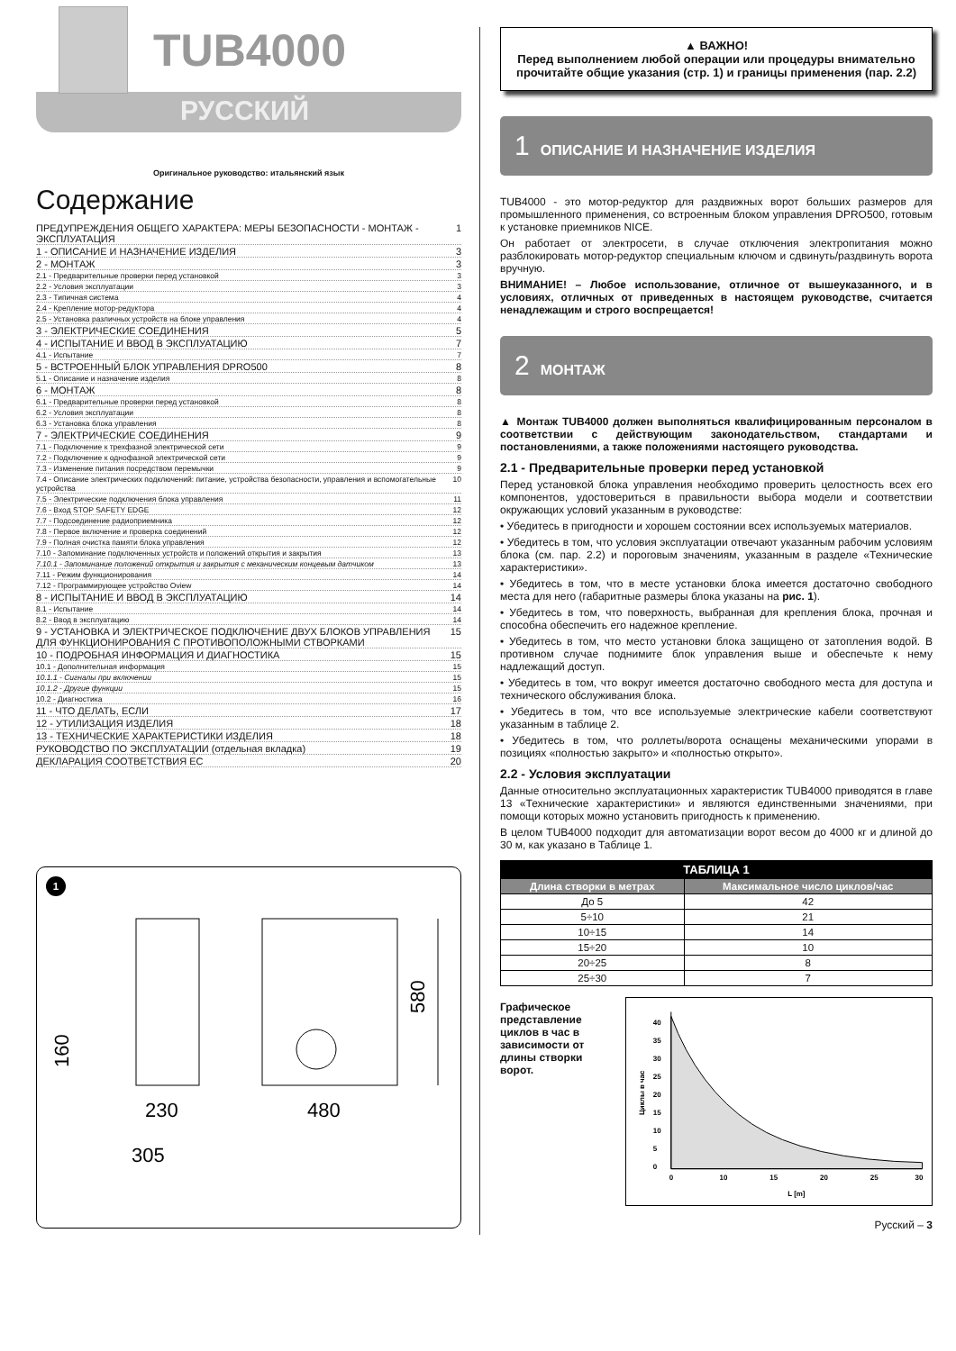TUB4000
РУССКИЙ
Оригинальное руководство: итальянский язык
Содержание
ПРЕДУПРЕЖДЕНИЯ ОБЩЕГО ХАРАКТЕРА: МЕРЫ БЕЗОПАСНОСТИ - МОНТАЖ - ЭКСПЛУАТАЦИЯ 1
1 - ОПИСАНИЕ И НАЗНАЧЕНИЕ ИЗДЕЛИЯ 3
2 - МОНТАЖ 3
2.1 - Предварительные проверки перед установкой 3
2.2 - Условия эксплуатации 3
2.3 - Типичная система 4
2.4 - Крепление мотор-редуктора 4
2.5 - Установка различных устройств на блоке управления 4
3 - ЭЛЕКТРИЧЕСКИЕ СОЕДИНЕНИЯ 5
4 - ИСПЫТАНИЕ И ВВОД В ЭКСПЛУАТАЦИЮ 7
4.1 - Испытание 7
5 - ВСТРОЕННЫЙ БЛОК УПРАВЛЕНИЯ DPRO500 8
5.1 - Описание и назначение изделия 8
6 - МОНТАЖ 8
6.1 - Предварительные проверки перед установкой 8
6.2 - Условия эксплуатации 8
6.3 - Установка блока управления 8
7 - ЭЛЕКТРИЧЕСКИЕ СОЕДИНЕНИЯ 9
7.1 - Подключение к трехфазной электрической сети 9
7.2 - Подключение к однофазной электрической сети 9
7.3 - Изменение питания посредством перемычки 9
7.4 - Описание электрических подключений: питание, устройства безопасности, управления и вспомогательные устройства 10
7.5 - Электрические подключения блока управления 11
7.6 - Вход STOP SAFETY EDGE 12
7.7 - Подсоединение радиоприемника 12
7.8 - Первое включение и проверка соединений 12
7.9 - Полная очистка памяти блока управления 12
7.10 - Запоминание подключенных устройств и положений открытия и закрытия 13
7.10.1 - Запоминание положений открытия и закрытия с механическим концевым датчиком 13
7.11 - Режим функционирования 14
7.12 - Программирующее устройство Oview 14
8 - ИСПЫТАНИЕ И ВВОД В ЭКСПЛУАТАЦИЮ 14
8.1 - Испытание 14
8.2 - Ввод в эксплуатацию 14
9 - УСТАНОВКА И ЭЛЕКТРИЧЕСКОЕ ПОДКЛЮЧЕНИЕ ДВУХ БЛОКОВ УПРАВЛЕНИЯ ДЛЯ ФУНКЦИОНИРОВАНИЯ С ПРОТИВОПОЛОЖНЫМИ СТВОРКАМИ 15
10 - ПОДРОБНАЯ ИНФОРМАЦИЯ И ДИАГНОСТИКА 15
10.1 - Дополнительная информация 15
10.1.1 - Сигналы при включении 15
10.1.2 - Другие функции 15
10.2 - Диагностика 16
11 - ЧТО ДЕЛАТЬ, ЕСЛИ 17
12 - УТИЛИЗАЦИЯ ИЗДЕЛИЯ 18
13 - ТЕХНИЧЕСКИЕ ХАРАКТЕРИСТИКИ ИЗДЕЛИЯ 18
РУКОВОДСТВО ПО ЭКСПЛУАТАЦИИ (отдельная вкладка) 19
ДЕКЛАРАЦИЯ СООТВЕТСТВИЯ ЕС 20
1
580
160
230
480
305
▲ ВАЖНО!
Перед выполнением любой операции или процедуры внимательно прочитайте общие указания (стр. 1) и границы применения (пар. 2.2)
1 ОПИСАНИЕ И НАЗНАЧЕНИЕ ИЗДЕЛИЯ
TUB4000 - это мотор-редуктор для раздвижных ворот больших размеров для промышленного применения, со встроенным блоком управления DPRO500, готовым к установке приемников NICE.
Он работает от электросети, в случае отключения электропитания можно разблокировать мотор-редуктор специальным ключом и сдвинуть/раздвинуть ворота вручную.
ВНИМАНИЕ! – Любое использование, отличное от вышеуказанного, и в условиях, отличных от приведенных в настоящем руководстве, считается ненадлежащим и строго воспрещается!
2 МОНТАЖ
▲ Монтаж TUB4000 должен выполняться квалифицированным персоналом в соответствии с действующим законодательством, стандартами и постановлениями, а также положениями настоящего руководства.
2.1 - Предварительные проверки перед установкой
Перед установкой блока управления необходимо проверить целостность всех его компонентов, удостовериться в правильности выбора модели и соответствии окружающих условий указанным в руководстве:
• Убедитесь в пригодности и хорошем состоянии всех используемых материалов.
• Убедитесь в том, что условия эксплуатации отвечают указанным рабочим условиям блока (см. пар. 2.2) и пороговым значениям, указанным в разделе «Технические характеристики».
• Убедитесь в том, что в месте установки блока имеется достаточно свободного места для него (габаритные размеры блока указаны на рис. 1).
• Убедитесь в том, что поверхность, выбранная для крепления блока, прочная и способна обеспечить его надежное крепление.
• Убедитесь в том, что место установки блока защищено от затопления водой. В противном случае поднимите блок управления выше и обеспечьте к нему надлежащий доступ.
• Убедитесь в том, что вокруг имеется достаточно свободного места для доступа и технического обслуживания блока.
• Убедитесь в том, что все используемые электрические кабели соответствуют указанным в таблице 2.
• Убедитесь в том, что роллеты/ворота оснащены механическими упорами в позициях «полностью закрыто» и «полностью открыто».
2.2 - Условия эксплуатации
Данные относительно эксплуатационных характеристик TUB4000 приводятся в главе 13 «Технические характеристики» и являются единственными значениями, при помощи которых можно установить пригодность к применению.
В целом TUB4000 подходит для автоматизации ворот весом до 4000 кг и длиной до 30 м, как указано в Таблице 1.
| ТАБЛИЦА 1 | |
| --- | --- |
| Длина створки в метрах | Максимальное число циклов/час |
| До 5 | 42 |
| 5÷10 | 21 |
| 10÷15 | 14 |
| 15÷20 | 10 |
| 20÷25 | 8 |
| 25÷30 | 7 |
Графическое представление циклов в час в зависимости от длины створки ворот.
40
35
30
25
20
15
10
5
0
0
10
15
20
25
30
L [m]
Циклы в час
Русский – 3